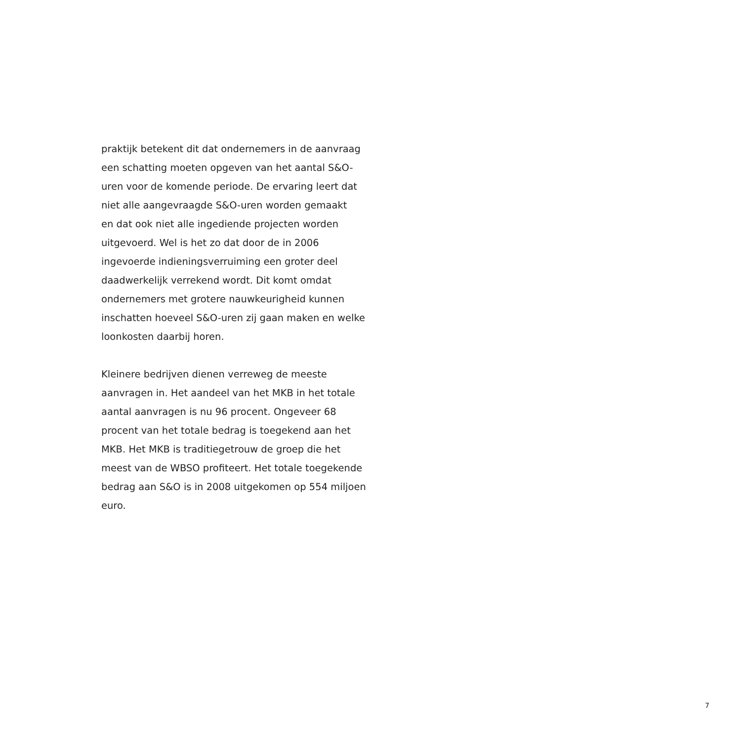praktijk betekent dit dat ondernemers in de aanvraag
een schatting moeten opgeven van het aantal S&O-
uren voor de komende periode. De ervaring leert dat
niet alle aangevraagde S&O-uren worden gemaakt
en dat ook niet alle ingediende projecten worden
uitgevoerd. Wel is het zo dat door de in 2006
ingevoerde indieningsverruiming een groter deel
daadwerkelijk verrekend wordt. Dit komt omdat
ondernemers met grotere nauwkeurigheid kunnen
inschatten hoeveel S&O-uren zij gaan maken en welke
loonkosten daarbij horen.
Kleinere bedrijven dienen verreweg de meeste
aanvragen in. Het aandeel van het MKB in het totale
aantal aanvragen is nu 96 procent. Ongeveer 68
procent van het totale bedrag is toegekend aan het
MKB. Het MKB is traditiegetrouw de groep die het
meest van de WBSO profiteert. Het totale toegekende
bedrag aan S&O is in 2008 uitgekomen op 554 miljoen
euro.
7